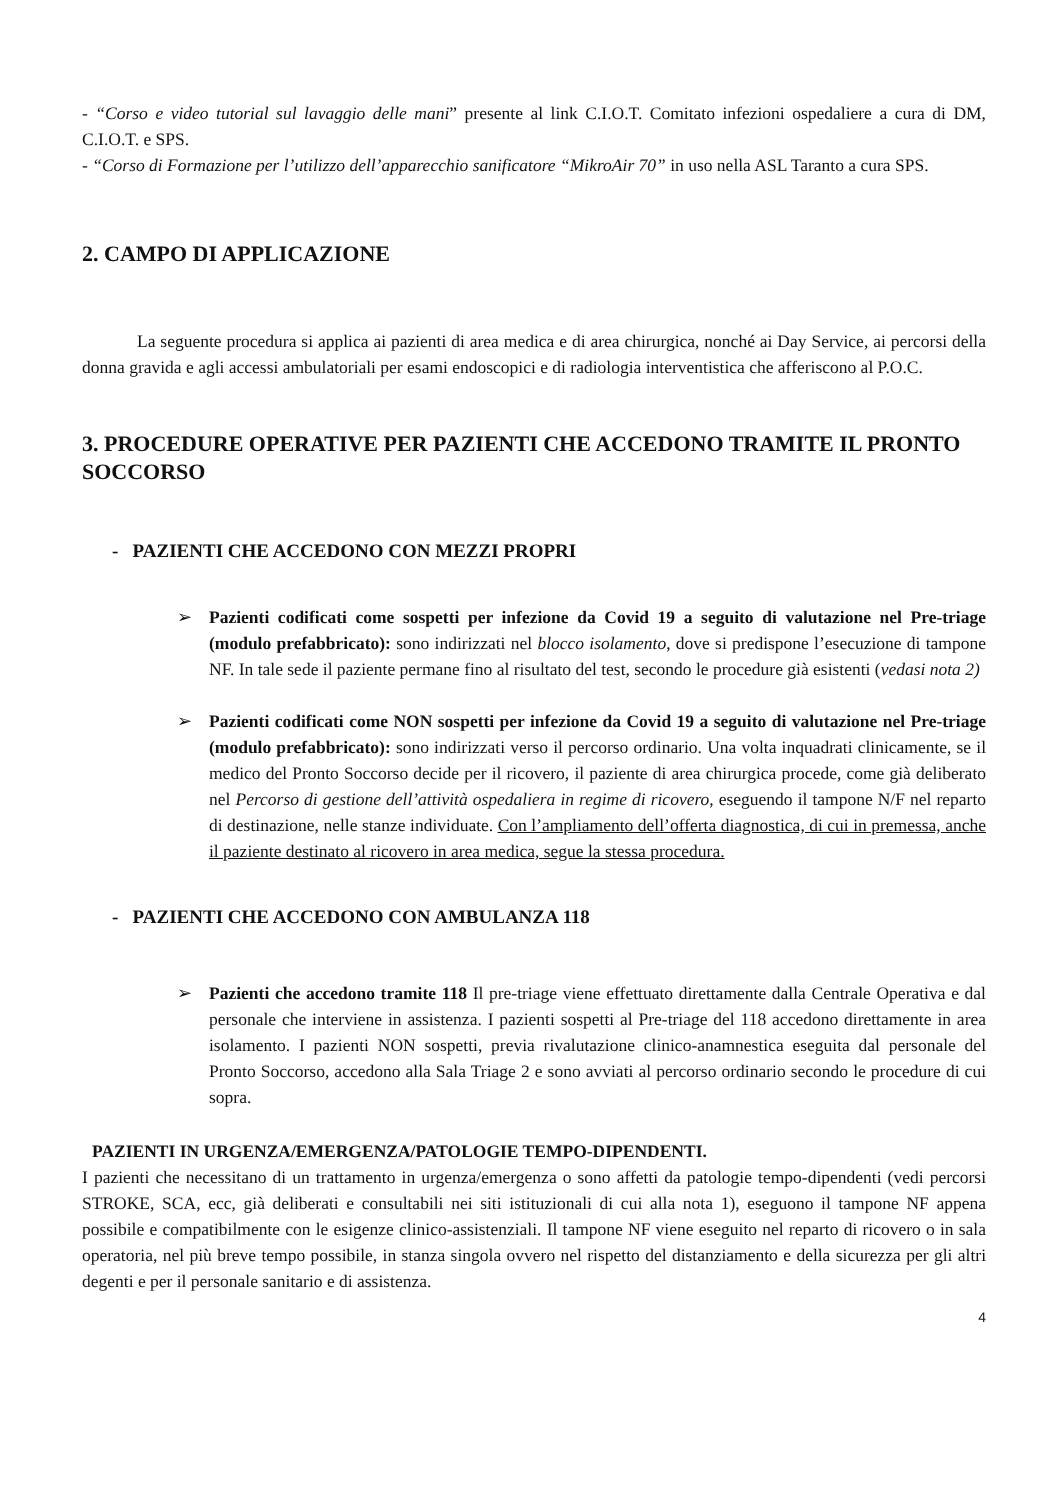- “Corso e video tutorial sul lavaggio delle mani” presente al link C.I.O.T. Comitato infezioni ospedaliere a cura di DM, C.I.O.T. e SPS.
- “Corso di Formazione per l’utilizzo dell’apparecchio sanificatore “MikroAir 70” in uso nella ASL Taranto a cura SPS.
2. CAMPO DI APPLICAZIONE
La seguente procedura si applica ai pazienti di area medica e di area chirurgica, nonché ai Day Service, ai percorsi della donna gravida e agli accessi ambulatoriali per esami endoscopici e di radiologia interventistica che afferiscono al P.O.C.
3. PROCEDURE OPERATIVE PER PAZIENTI CHE ACCEDONO TRAMITE IL PRONTO SOCCORSO
- PAZIENTI CHE ACCEDONO CON MEZZI PROPRI
➢ Pazienti codificati come sospetti per infezione da Covid 19 a seguito di valutazione nel Pre-triage (modulo prefabbricato): sono indirizzati nel blocco isolamento, dove si predispone l’esecuzione di tampone NF. In tale sede il paziente permane fino al risultato del test, secondo le procedure già esistenti (vedasi nota 2)
➢ Pazienti codificati come NON sospetti per infezione da Covid 19 a seguito di valutazione nel Pre-triage (modulo prefabbricato): sono indirizzati verso il percorso ordinario. Una volta inquadrati clinicamente, se il medico del Pronto Soccorso decide per il ricovero, il paziente di area chirurgica procede, come già deliberato nel Percorso di gestione dell’attività ospedaliera in regime di ricovero, eseguendo il tampone N/F nel reparto di destinazione, nelle stanze individuate. Con l’ampliamento dell’offerta diagnostica, di cui in premessa, anche il paziente destinato al ricovero in area medica, segue la stessa procedura.
- PAZIENTI CHE ACCEDONO CON AMBULANZA 118
➢ Pazienti che accedono tramite 118 Il pre-triage viene effettuato direttamente dalla Centrale Operativa e dal personale che interviene in assistenza. I pazienti sospetti al Pre-triage del 118 accedono direttamente in area isolamento. I pazienti NON sospetti, previa rivalutazione clinico-anamnestica eseguita dal personale del Pronto Soccorso, accedono alla Sala Triage 2 e sono avviati al percorso ordinario secondo le procedure di cui sopra.
PAZIENTI IN URGENZA/EMERGENZA/PATOLOGIE TEMPO-DIPENDENTI.
I pazienti che necessitano di un trattamento in urgenza/emergenza o sono affetti da patologie tempo-dipendenti (vedi percorsi STROKE, SCA, ecc, già deliberati e consultabili nei siti istituzionali di cui alla nota 1), eseguono il tampone NF appena possibile e compatibilmente con le esigenze clinico-assistenziali. Il tampone NF viene eseguito nel reparto di ricovero o in sala operatoria, nel più breve tempo possibile, in stanza singola ovvero nel rispetto del distanziamento e della sicurezza per gli altri degenti e per il personale sanitario e di assistenza.
4